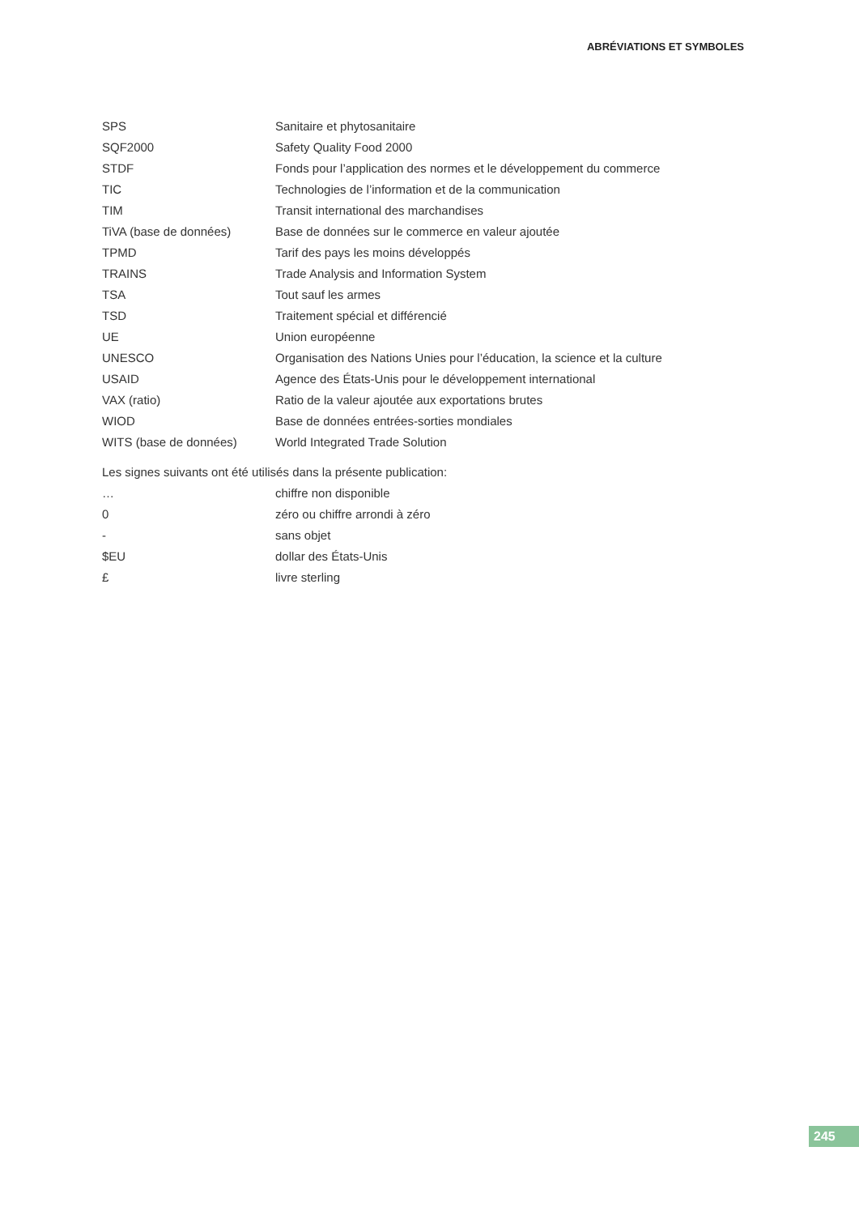ABRÉVIATIONS ET SYMBOLES
| SPS | Sanitaire et phytosanitaire |
| SQF2000 | Safety Quality Food 2000 |
| STDF | Fonds pour l’application des normes et le développement du commerce |
| TIC | Technologies de l’information et de la communication |
| TIM | Transit international des marchandises |
| TiVA (base de données) | Base de données sur le commerce en valeur ajoutée |
| TPMD | Tarif des pays les moins développés |
| TRAINS | Trade Analysis and Information System |
| TSA | Tout sauf les armes |
| TSD | Traitement spécial et différencié |
| UE | Union européenne |
| UNESCO | Organisation des Nations Unies pour l’éducation, la science et la culture |
| USAID | Agence des États-Unis pour le développement international |
| VAX (ratio) | Ratio de la valeur ajoutée aux exportations brutes |
| WIOD | Base de données entrées-sorties mondiales |
| WITS (base de données) | World Integrated Trade Solution |
Les signes suivants ont été utilisés dans la présente publication:
| … | chiffre non disponible |
| 0 | zéro ou chiffre arrondi à zéro |
| - | sans objet |
| $EU | dollar des États-Unis |
| £ | livre sterling |
245